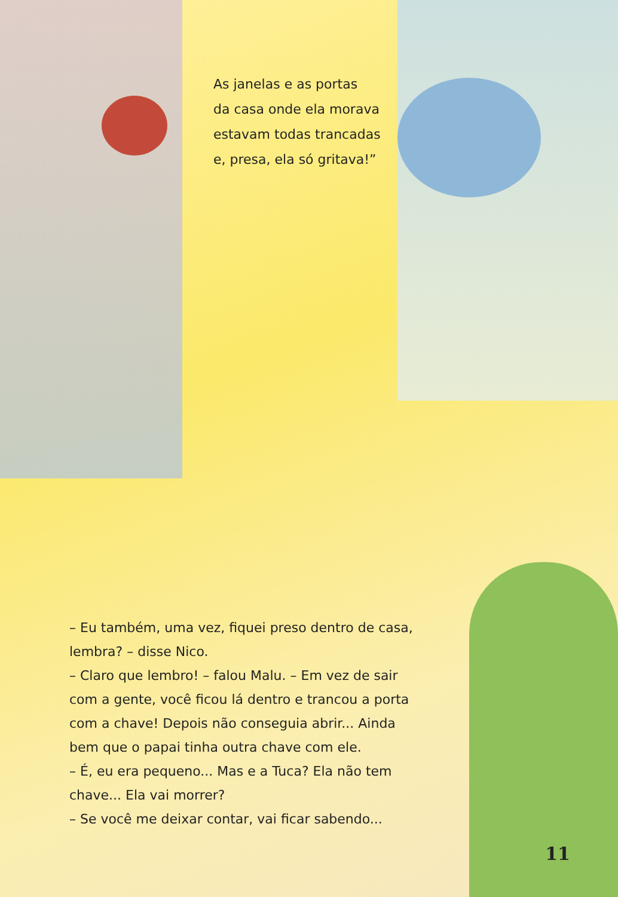As janelas e as portas
da casa onde ela morava
estavam todas trancadas
e, presa, ela só gritava!”
– Eu também, uma vez, fiquei preso dentro de casa, lembra? – disse Nico.
– Claro que lembro! – falou Malu. – Em vez de sair com a gente, você ficou lá dentro e trancou a porta com a chave! Depois não conseguia abrir... Ainda bem que o papai tinha outra chave com ele.
– É, eu era pequeno... Mas e a Tuca? Ela não tem chave... Ela vai morrer?
– Se você me deixar contar, vai ficar sabendo...
11